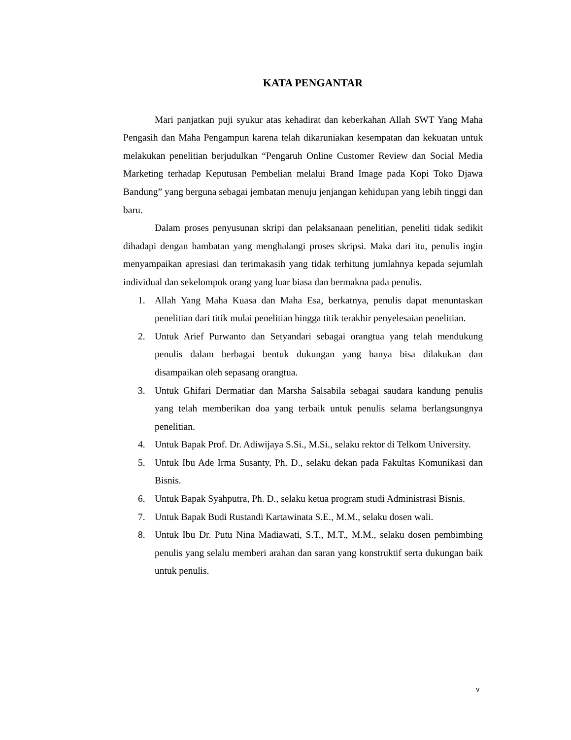KATA PENGANTAR
Mari panjatkan puji syukur atas kehadirat dan keberkahan Allah SWT Yang Maha Pengasih dan Maha Pengampun karena telah dikaruniakan kesempatan dan kekuatan untuk melakukan penelitian berjudulkan “Pengaruh Online Customer Review dan Social Media Marketing terhadap Keputusan Pembelian melalui Brand Image pada Kopi Toko Djawa Bandung” yang berguna sebagai jembatan menuju jenjangan kehidupan yang lebih tinggi dan baru.
Dalam proses penyusunan skripi dan pelaksanaan penelitian, peneliti tidak sedikit dihadapi dengan hambatan yang menghalangi proses skripsi. Maka dari itu, penulis ingin menyampaikan apresiasi dan terimakasih yang tidak terhitung jumlahnya kepada sejumlah individual dan sekelompok orang yang luar biasa dan bermakna pada penulis.
1. Allah Yang Maha Kuasa dan Maha Esa, berkatnya, penulis dapat menuntaskan penelitian dari titik mulai penelitian hingga titik terakhir penyelesaian penelitian.
2. Untuk Arief Purwanto dan Setyandari sebagai orangtua yang telah mendukung penulis dalam berbagai bentuk dukungan yang hanya bisa dilakukan dan disampaikan oleh sepasang orangtua.
3. Untuk Ghifari Dermatiar dan Marsha Salsabila sebagai saudara kandung penulis yang telah memberikan doa yang terbaik untuk penulis selama berlangsungnya penelitian.
4. Untuk Bapak Prof. Dr. Adiwijaya S.Si., M.Si., selaku rektor di Telkom University.
5. Untuk Ibu Ade Irma Susanty, Ph. D., selaku dekan pada Fakultas Komunikasi dan Bisnis.
6. Untuk Bapak Syahputra, Ph. D., selaku ketua program studi Administrasi Bisnis.
7. Untuk Bapak Budi Rustandi Kartawinata S.E., M.M., selaku dosen wali.
8. Untuk Ibu Dr. Putu Nina Madiawati, S.T., M.T., M.M., selaku dosen pembimbing penulis yang selalu memberi arahan dan saran yang konstruktif serta dukungan baik untuk penulis.
v